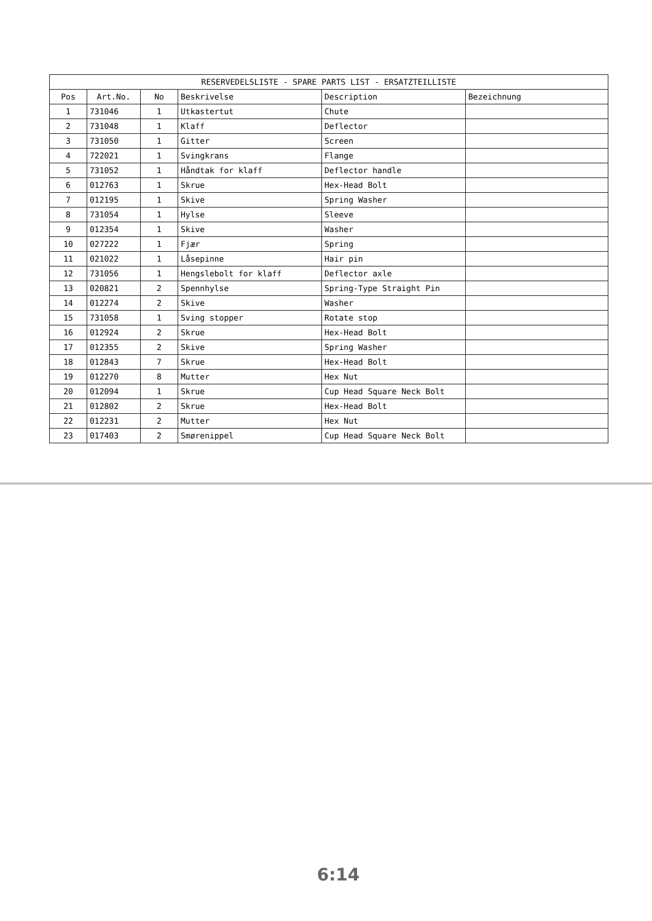| RESERVEDELSLISTE - SPARE PARTS LIST - ERSATZTEILLISTE | | | | | |
| --- | --- | --- | --- | --- | --- |
| Pos | Art.No. | No | Beskrivelse | Description | Bezeichnung |
| 1 | 731046 | 1 | Utkastertut | Chute | |
| 2 | 731048 | 1 | Klaff | Deflector | |
| 3 | 731050 | 1 | Gitter | Screen | |
| 4 | 722021 | 1 | Svingkrans | Flange | |
| 5 | 731052 | 1 | Håndtak for klaff | Deflector handle | |
| 6 | 012763 | 1 | Skrue | Hex-Head Bolt | |
| 7 | 012195 | 1 | Skive | Spring Washer | |
| 8 | 731054 | 1 | Hylse | Sleeve | |
| 9 | 012354 | 1 | Skive | Washer | |
| 10 | 027222 | 1 | Fjær | Spring | |
| 11 | 021022 | 1 | Låsepinne | Hair pin | |
| 12 | 731056 | 1 | Hengslebolt for klaff | Deflector axle | |
| 13 | 020821 | 2 | Spennhylse | Spring-Type Straight Pin | |
| 14 | 012274 | 2 | Skive | Washer | |
| 15 | 731058 | 1 | Sving stopper | Rotate stop | |
| 16 | 012924 | 2 | Skrue | Hex-Head Bolt | |
| 17 | 012355 | 2 | Skive | Spring Washer | |
| 18 | 012843 | 7 | Skrue | Hex-Head Bolt | |
| 19 | 012270 | 8 | Mutter | Hex Nut | |
| 20 | 012094 | 1 | Skrue | Cup Head Square Neck Bolt | |
| 21 | 012802 | 2 | Skrue | Hex-Head Bolt | |
| 22 | 012231 | 2 | Mutter | Hex Nut | |
| 23 | 017403 | 2 | Smørenippel | Cup Head Square Neck Bolt | |
6:14